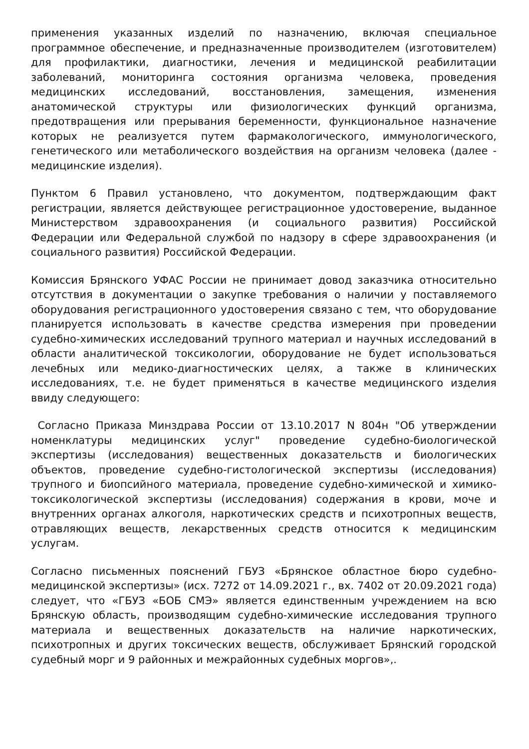применения указанных изделий по назначению, включая специальное программное обеспечение, и предназначенные производителем (изготовителем) для профилактики, диагностики, лечения и медицинской реабилитации заболеваний, мониторинга состояния организма человека, проведения медицинских исследований, восстановления, замещения, изменения анатомической структуры или физиологических функций организма, предотвращения или прерывания беременности, функциональное назначение которых не реализуется путем фармакологического, иммунологического, генетического или метаболического воздействия на организм человека (далее - медицинские изделия).
Пунктом 6 Правил установлено, что документом, подтверждающим факт регистрации, является действующее регистрационное удостоверение, выданное Министерством здравоохранения (и социального развития) Российской Федерации или Федеральной службой по надзору в сфере здравоохранения (и социального развития) Российской Федерации.
Комиссия Брянского УФАС России не принимает довод заказчика относительно отсутствия в документации о закупке требования о наличии у поставляемого оборудования регистрационного удостоверения связано с тем, что оборудование планируется использовать в качестве средства измерения при проведении судебно-химических исследований трупного материал и научных исследований в области аналитической токсикологии, оборудование не будет использоваться лечебных или медико-диагностических целях, а также в клинических исследованиях, т.е. не будет применяться в качестве медицинского изделия ввиду следующего:
Согласно Приказа Минздрава России от 13.10.2017 N 804н "Об утверждении номенклатуры медицинских услуг" проведение судебно-биологической экспертизы (исследования) вещественных доказательств и биологических объектов, проведение судебно-гистологической экспертизы (исследования) трупного и биопсийного материала, проведение судебно-химической и химико-токсикологической экспертизы (исследования) содержания в крови, моче и внутренних органах алкоголя, наркотических средств и психотропных веществ, отравляющих веществ, лекарственных средств относится к медицинским услугам.
Согласно письменных пояснений ГБУЗ «Брянское областное бюро судебно-медицинской экспертизы» (исх. 7272 от 14.09.2021 г., вх. 7402 от 20.09.2021 года) следует, что «ГБУЗ «БОБ СМЭ» является единственным учреждением на всю Брянскую область, производящим судебно-химические исследования трупного материала и вещественных доказательств на наличие наркотических, психотропных и других токсических веществ, обслуживает Брянский городской судебный морг и 9 районных и межрайонных судебных моргов»,.